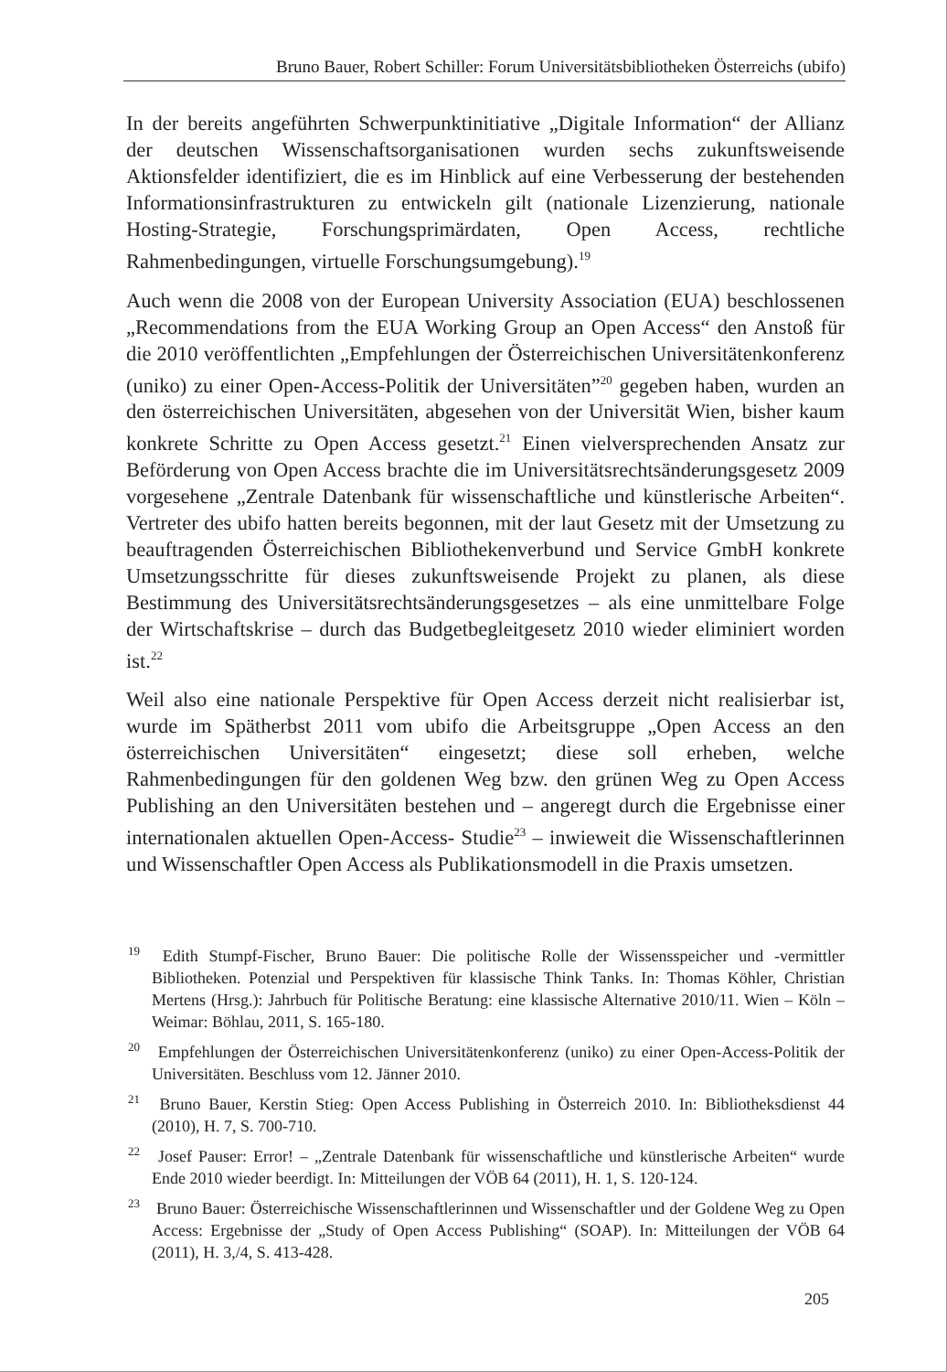Bruno Bauer, Robert Schiller: Forum Universitätsbibliotheken Österreichs (ubifo)
In der bereits angeführten Schwerpunktinitiative „Digitale Information“ der Allianz der deutschen Wissenschaftsorganisationen wurden sechs zukunftsweisende Aktionsfelder identifiziert, die es im Hinblick auf eine Verbesserung der bestehenden Informationsinfrastrukturen zu entwickeln gilt (nationale Lizenzierung, nationale Hosting-Strategie, Forschungsprimärdaten, Open Access, rechtliche Rahmenbedingungen, virtuelle Forschungsumgebung).<sup>19</sup>
Auch wenn die 2008 von der European University Association (EUA) beschlossenen „Recommendations from the EUA Working Group an Open Access“ den Anstoß für die 2010 veröffentlichten „Empfehlungen der Österreichischen Universitätenkonferenz (uniko) zu einer Open-Access-Politik der Universitäten”<sup>20</sup> gegeben haben, wurden an den österreichischen Universitäten, abgesehen von der Universität Wien, bisher kaum konkrete Schritte zu Open Access gesetzt.<sup>21</sup> Einen vielversprechenden Ansatz zur Beförderung von Open Access brachte die im Universitätsrechtsänderungsgesetz 2009 vorgesehene „Zentrale Datenbank für wissenschaftliche und künstlerische Arbeiten“. Vertreter des ubifo hatten bereits begonnen, mit der laut Gesetz mit der Umsetzung zu beauftragenden Österreichischen Bibliothekenverbund und Service GmbH konkrete Umsetzungsschritte für dieses zukunftsweisende Projekt zu planen, als diese Bestimmung des Universitätsrechtsänderungsgesetzes – als eine unmittelbare Folge der Wirtschaftskrise – durch das Budgetbegleitgesetz 2010 wieder eliminiert worden ist.<sup>22</sup>
Weil also eine nationale Perspektive für Open Access derzeit nicht realisierbar ist, wurde im Spätherbst 2011 vom ubifo die Arbeitsgruppe „Open Access an den österreichischen Universitäten“ eingesetzt; diese soll erheben, welche Rahmenbedingungen für den goldenen Weg bzw. den grünen Weg zu Open Access Publishing an den Universitäten bestehen und – angeregt durch die Ergebnisse einer internationalen aktuellen Open-Access- Studie<sup>23</sup> – inwieweit die Wissenschaftlerinnen und Wissenschaftler Open Access als Publikationsmodell in die Praxis umsetzen.
<sup>19</sup> Edith Stumpf-Fischer, Bruno Bauer: Die politische Rolle der Wissensspeicher und -vermittler Bibliotheken. Potenzial und Perspektiven für klassische Think Tanks. In: Thomas Köhler, Christian Mertens (Hrsg.): Jahrbuch für Politische Beratung: eine klassische Alternative 2010/11. Wien – Köln – Weimar: Böhlau, 2011, S. 165-180.
<sup>20</sup> Empfehlungen der Österreichischen Universitätenkonferenz (uniko) zu einer Open-Access-Politik der Universitäten. Beschluss vom 12. Jänner 2010.
<sup>21</sup> Bruno Bauer, Kerstin Stieg: Open Access Publishing in Österreich 2010. In: Bibliotheksdienst 44 (2010), H. 7, S. 700-710.
<sup>22</sup> Josef Pauser: Error! – „Zentrale Datenbank für wissenschaftliche und künstlerische Arbeiten“ wurde Ende 2010 wieder beerdigt. In: Mitteilungen der VÖB 64 (2011), H. 1, S. 120-124.
<sup>23</sup> Bruno Bauer: Österreichische Wissenschaftlerinnen und Wissenschaftler und der Goldene Weg zu Open Access: Ergebnisse der „Study of Open Access Publishing“ (SOAP). In: Mitteilungen der VÖB 64 (2011), H. 3,/4, S. 413-428.
205